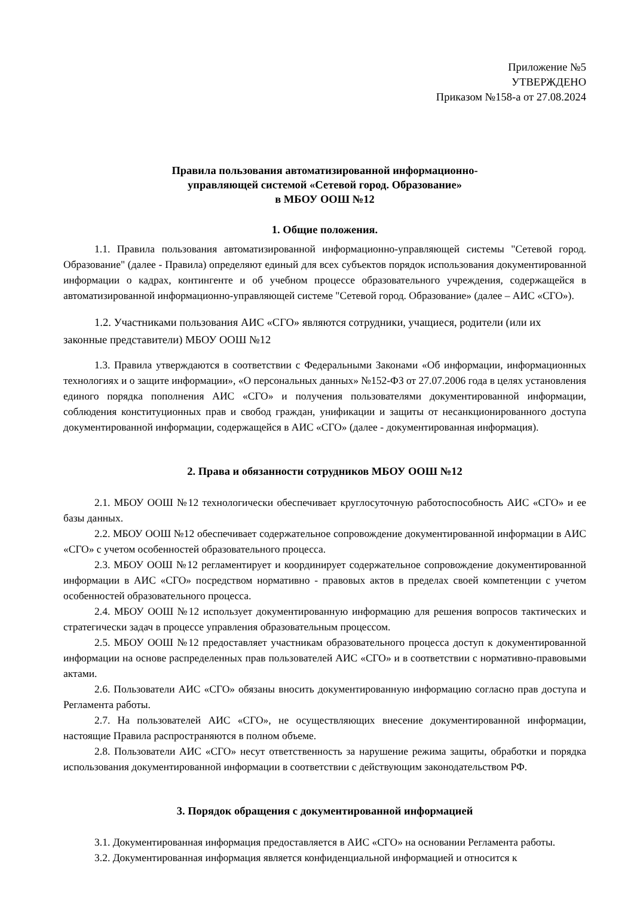Приложение №5
УТВЕРЖДЕНО
Приказом №158-а от 27.08.2024
Правила пользования автоматизированной информационно-
управляющей системой «Сетевой город. Образование»
в МБОУ ООШ №12
1. Общие положения.
1.1. Правила пользования автоматизированной информационно-управляющей системы "Сетевой город. Образование" (далее - Правила) определяют единый для всех субъектов порядок использования документированной информации о кадрах, контингенте и об учебном процессе образовательного учреждения, содержащейся в автоматизированной информационно-управляющей системе "Сетевой город. Образование» (далее – АИС «СГО»).
1.2. Участниками пользования АИС «СГО» являются сотрудники, учащиеся, родители (или их законные представители) МБОУ ООШ №12
1.3. Правила утверждаются в соответствии с Федеральными Законами «Об информации, информационных технологиях и о защите информации», «О персональных данных» №152-ФЗ от 27.07.2006 года в целях установления единого порядка пополнения АИС «СГО» и получения пользователями документированной информации, соблюдения конституционных прав и свобод граждан, унификации и защиты от несанкционированного доступа документированной информации, содержащейся в АИС «СГО» (далее - документированная информация).
2. Права и обязанности сотрудников МБОУ ООШ №12
2.1. МБОУ ООШ №12 технологически обеспечивает круглосуточную работоспособность АИС «СГО» и ее базы данных.
2.2. МБОУ ООШ №12 обеспечивает содержательное сопровождение документированной информации в АИС «СГО» с учетом особенностей образовательного процесса.
2.3. МБОУ ООШ №12 регламентирует и координирует содержательное сопровождение документированной информации в АИС «СГО» посредством нормативно - правовых актов в пределах своей компетенции с учетом особенностей образовательного процесса.
2.4. МБОУ ООШ №12 использует документированную информацию для решения вопросов тактических и стратегически задач в процессе управления образовательным процессом.
2.5. МБОУ ООШ №12 предоставляет участникам образовательного процесса доступ к документированной информации на основе распределенных прав пользователей АИС «СГО» и в соответствии с нормативно-правовыми актами.
2.6. Пользователи АИС «СГО» обязаны вносить документированную информацию согласно прав доступа и Регламента работы.
2.7. На пользователей АИС «СГО», не осуществляющих внесение документированной информации, настоящие Правила распространяются в полном объеме.
2.8. Пользователи АИС «СГО» несут ответственность за нарушение режима защиты, обработки и порядка использования документированной информации в соответствии с действующим законодательством РФ.
3. Порядок обращения с документированной информацией
3.1. Документированная информация предоставляется в АИС «СГО» на основании Регламента работы.
3.2. Документированная информация является конфиденциальной информацией и относится к